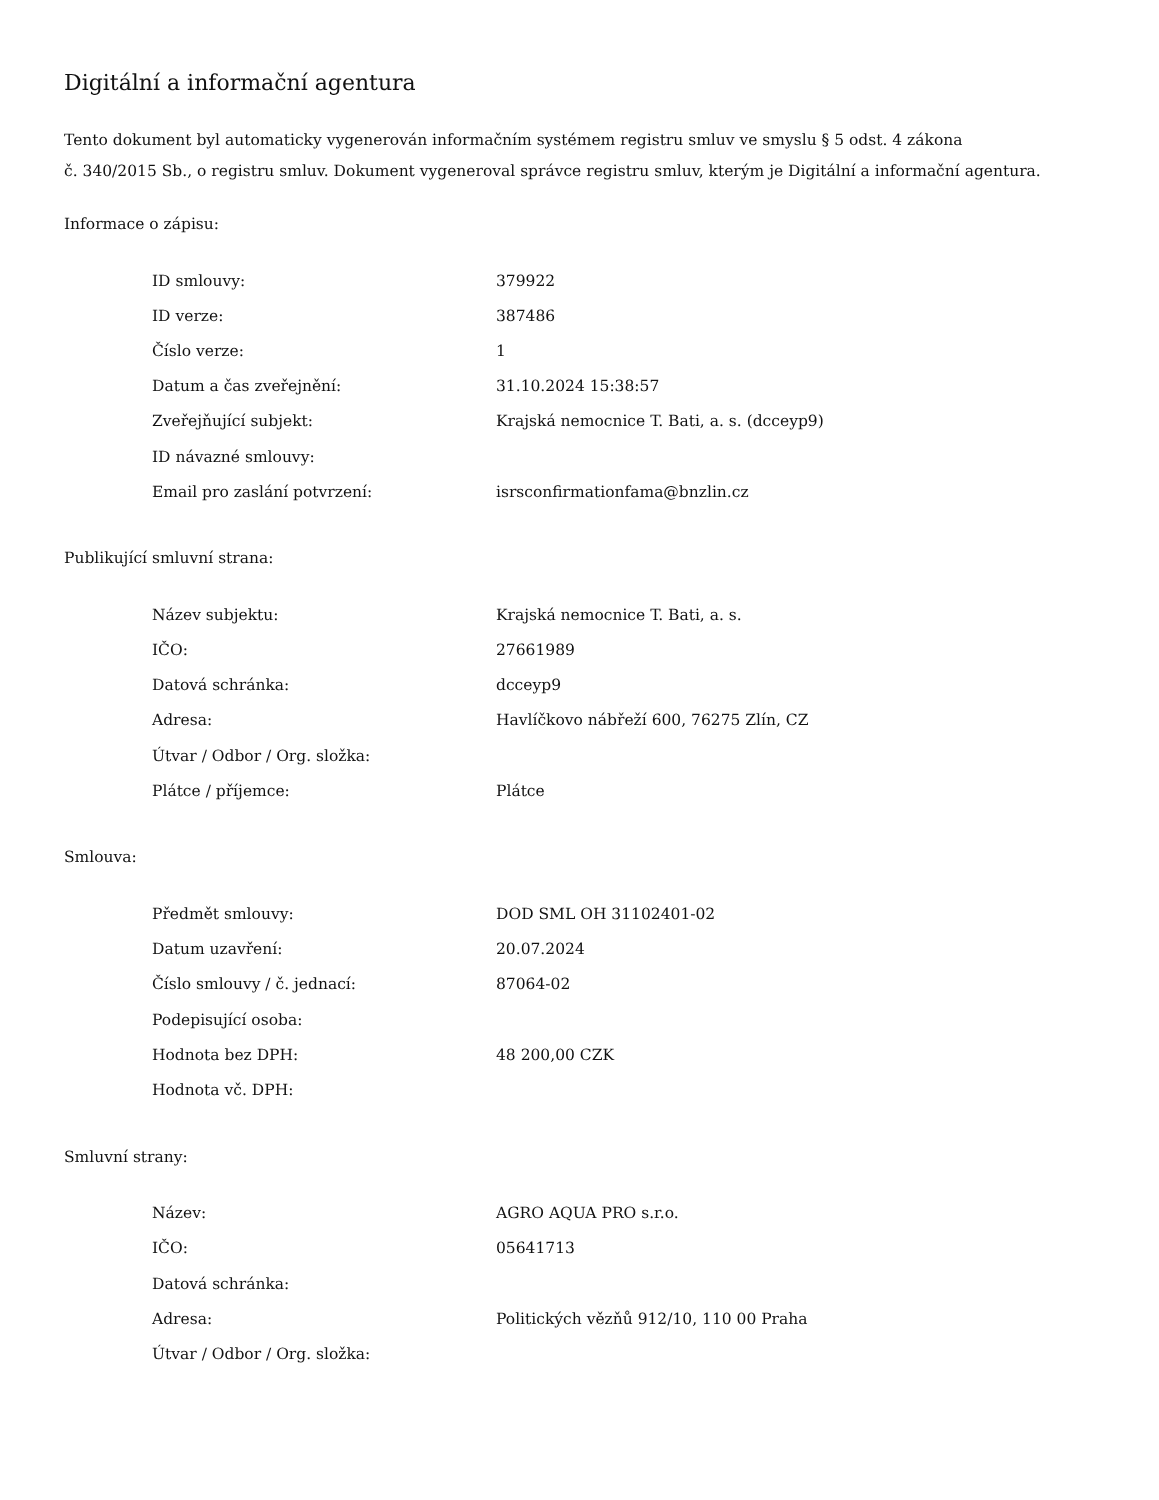Digitální a informační agentura
Tento dokument byl automaticky vygenerován informačním systémem registru smluv ve smyslu § 5 odst. 4 zákona
č. 340/2015 Sb., o registru smluv. Dokument vygeneroval správce registru smluv, kterým je Digitální a informační agentura.
Informace o zápisu:
| ID smlouvy: | 379922 |
| ID verze: | 387486 |
| Číslo verze: | 1 |
| Datum a čas zveřejnění: | 31.10.2024 15:38:57 |
| Zveřejňující subjekt: | Krajská nemocnice T. Bati, a. s. (dcceyp9) |
| ID návazné smlouvy: | |
| Email pro zaslání potvrzení: | isrsconfirmationfama@bnzlin.cz |
Publikující smluvní strana:
| Název subjektu: | Krajská nemocnice T. Bati, a. s. |
| IČO: | 27661989 |
| Datová schránka: | dcceyp9 |
| Adresa: | Havlíčkovo nábřeží 600, 76275 Zlín, CZ |
| Útvar / Odbor / Org. složka: | |
| Plátce / příjemce: | Plátce |
Smlouva:
| Předmět smlouvy: | DOD SML OH 31102401-02 |
| Datum uzavření: | 20.07.2024 |
| Číslo smlouvy / č. jednací: | 87064-02 |
| Podepisující osoba: | |
| Hodnota bez DPH: | 48 200,00 CZK |
| Hodnota vč. DPH: | |
Smluvní strany:
| Název: | AGRO AQUA PRO s.r.o. |
| IČO: | 05641713 |
| Datová schránka: | |
| Adresa: | Politických vězňů 912/10, 110 00 Praha |
| Útvar / Odbor / Org. složka: | |